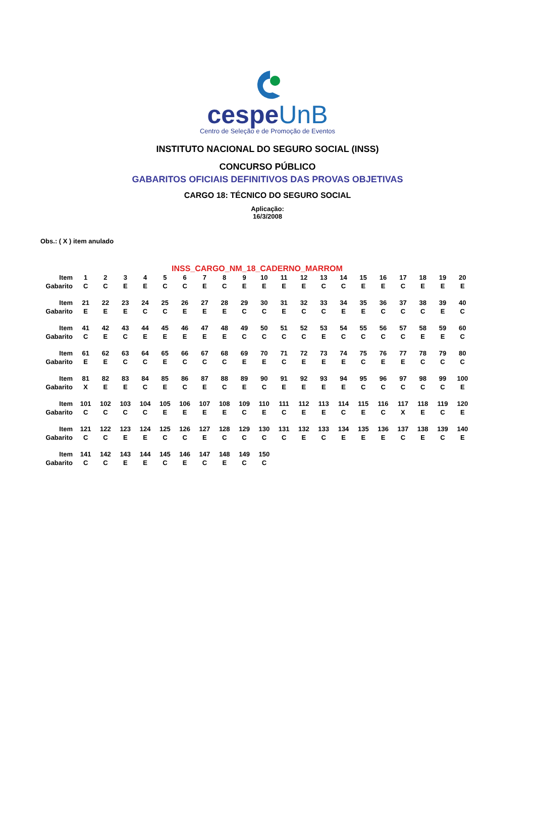cespeUnB
Centro de Seleção e de Promoção de Eventos
INSTITUTO NACIONAL DO SEGURO SOCIAL (INSS)
CONCURSO PÚBLICO
GABARITOS OFICIAIS DEFINITIVOS DAS PROVAS OBJETIVAS
CARGO 18: TÉCNICO DO SEGURO SOCIAL
Aplicação:
16/3/2008
Obs.: ( X ) item anulado
INSS_CARGO_NM_18_CADERNO_MARROM
| Item | 1 | 2 | 3 | 4 | 5 | 6 | 7 | 8 | 9 | 10 | 11 | 12 | 13 | 14 | 15 | 16 | 17 | 18 | 19 | 20 |
| Gabarito | C | C | E | E | C | C | E | C | E | E | E | E | C | C | E | E | C | E | E | E |
| Item | 21 | 22 | 23 | 24 | 25 | 26 | 27 | 28 | 29 | 30 | 31 | 32 | 33 | 34 | 35 | 36 | 37 | 38 | 39 | 40 |
| Gabarito | E | E | E | C | C | E | E | E | C | C | E | C | C | E | E | C | C | C | E | C |
| Item | 41 | 42 | 43 | 44 | 45 | 46 | 47 | 48 | 49 | 50 | 51 | 52 | 53 | 54 | 55 | 56 | 57 | 58 | 59 | 60 |
| Gabarito | C | E | C | E | E | E | E | E | C | C | C | C | E | C | C | C | C | E | E | C |
| Item | 61 | 62 | 63 | 64 | 65 | 66 | 67 | 68 | 69 | 70 | 71 | 72 | 73 | 74 | 75 | 76 | 77 | 78 | 79 | 80 |
| Gabarito | E | E | C | C | E | C | C | C | E | E | C | E | E | E | C | E | E | C | C | C |
| Item | 81 | 82 | 83 | 84 | 85 | 86 | 87 | 88 | 89 | 90 | 91 | 92 | 93 | 94 | 95 | 96 | 97 | 98 | 99 | 100 |
| Gabarito | X | E | E | C | E | C | E | C | E | C | E | E | E | E | C | C | C | C | C | E |
| Item | 101 | 102 | 103 | 104 | 105 | 106 | 107 | 108 | 109 | 110 | 111 | 112 | 113 | 114 | 115 | 116 | 117 | 118 | 119 | 120 |
| Gabarito | C | C | C | C | E | E | E | E | C | E | C | E | E | C | E | C | X | E | C | E |
| Item | 121 | 122 | 123 | 124 | 125 | 126 | 127 | 128 | 129 | 130 | 131 | 132 | 133 | 134 | 135 | 136 | 137 | 138 | 139 | 140 |
| Gabarito | C | C | E | E | C | C | E | C | C | C | C | E | C | E | E | E | C | E | C | E |
| Item | 141 | 142 | 143 | 144 | 145 | 146 | 147 | 148 | 149 | 150 | | | | | | | | | | |
| Gabarito | C | C | E | E | C | E | C | E | C | C | | | | | | | | | | |